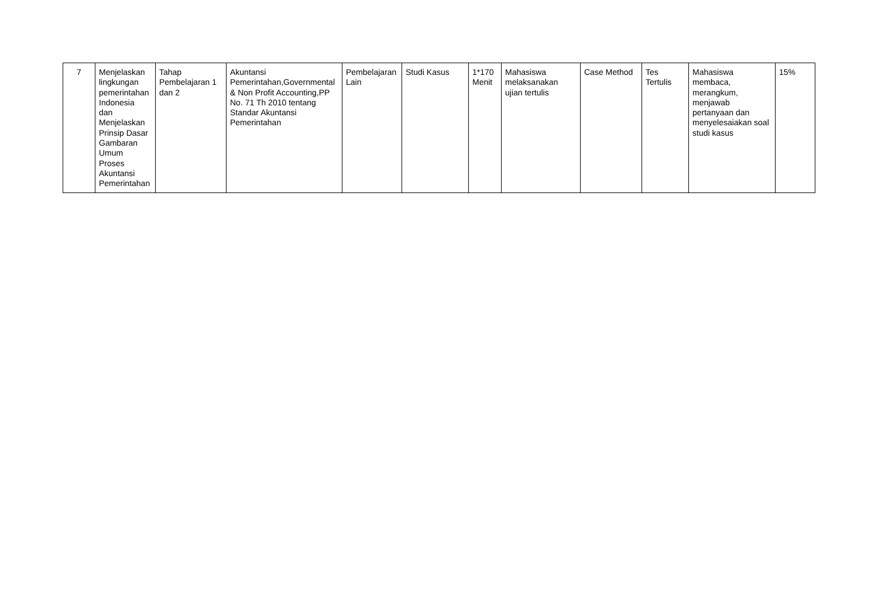| 7 | Menjelaskan lingkungan pemerintahan Indonesia dan Menjelaskan Prinsip Dasar Gambaran Umum Proses Akuntansi Pemerintahan | Tahap Pembelajaran 1 dan 2 | Akuntansi Pemerintahan,Governmental & Non Profit Accounting,PP No. 71 Th 2010 tentang Standar Akuntansi Pemerintahan | Pembelajaran Lain | Studi Kasus | 1*170 Menit | Mahasiswa melaksanakan ujian tertulis | Case Method | Tes Tertulis | Mahasiswa membaca, merangkum, menjawab pertanyaan dan menyelesaiakan soal studi kasus | 15% |